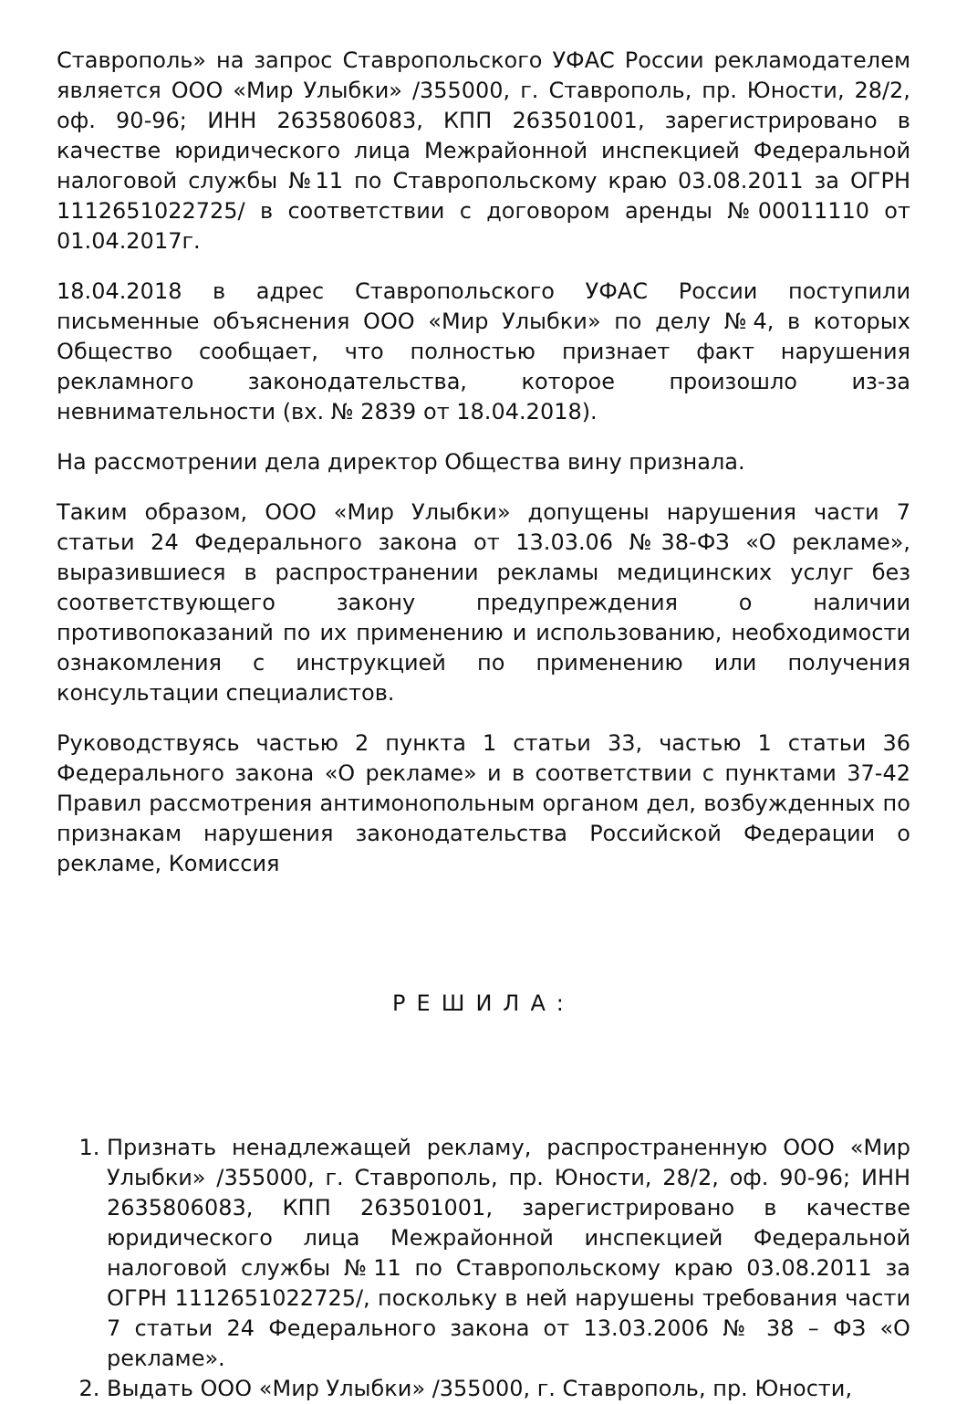Ставрополь» на запрос Ставропольского УФАС России рекламодателем является ООО «Мир Улыбки» /355000, г. Ставрополь, пр. Юности, 28/2, оф. 90-96; ИНН 2635806083, КПП 263501001, зарегистрировано в качестве юридического лица Межрайонной инспекцией Федеральной налоговой службы №11 по Ставропольскому краю 03.08.2011 за ОГРН 1112651022725/ в соответствии с договором аренды №00011110 от 01.04.2017г.
18.04.2018 в адрес Ставропольского УФАС России поступили письменные объяснения ООО «Мир Улыбки» по делу №4, в которых Общество сообщает, что полностью признает факт нарушения рекламного законодательства, которое произошло из-за невнимательности (вх. № 2839 от 18.04.2018).
На рассмотрении дела директор Общества вину признала.
Таким образом, ООО «Мир Улыбки» допущены нарушения части 7 статьи 24 Федерального закона от 13.03.06 №38-ФЗ «О рекламе», выразившиеся в распространении рекламы медицинских услуг без соответствующего закону предупреждения о наличии противопоказаний по их применению и использованию, необходимости ознакомления с инструкцией по применению или получения консультации специалистов.
Руководствуясь частью 2 пункта 1 статьи 33, частью 1 статьи 36 Федерального закона «О рекламе» и в соответствии с пунктами 37-42 Правил рассмотрения антимонопольным органом дел, возбужденных по признакам нарушения законодательства Российской Федерации о рекламе, Комиссия
РЕШИЛА:
1. Признать ненадлежащей рекламу, распространенную ООО «Мир Улыбки» /355000, г. Ставрополь, пр. Юности, 28/2, оф. 90-96; ИНН 2635806083, КПП 263501001, зарегистрировано в качестве юридического лица Межрайонной инспекцией Федеральной налоговой службы №11 по Ставропольскому краю 03.08.2011 за ОГРН 1112651022725/, поскольку в ней нарушены требования части 7 статьи 24 Федерального закона от 13.03.2006 № 38 – ФЗ «О рекламе».
2. Выдать ООО «Мир Улыбки» /355000, г. Ставрополь, пр. Юности,